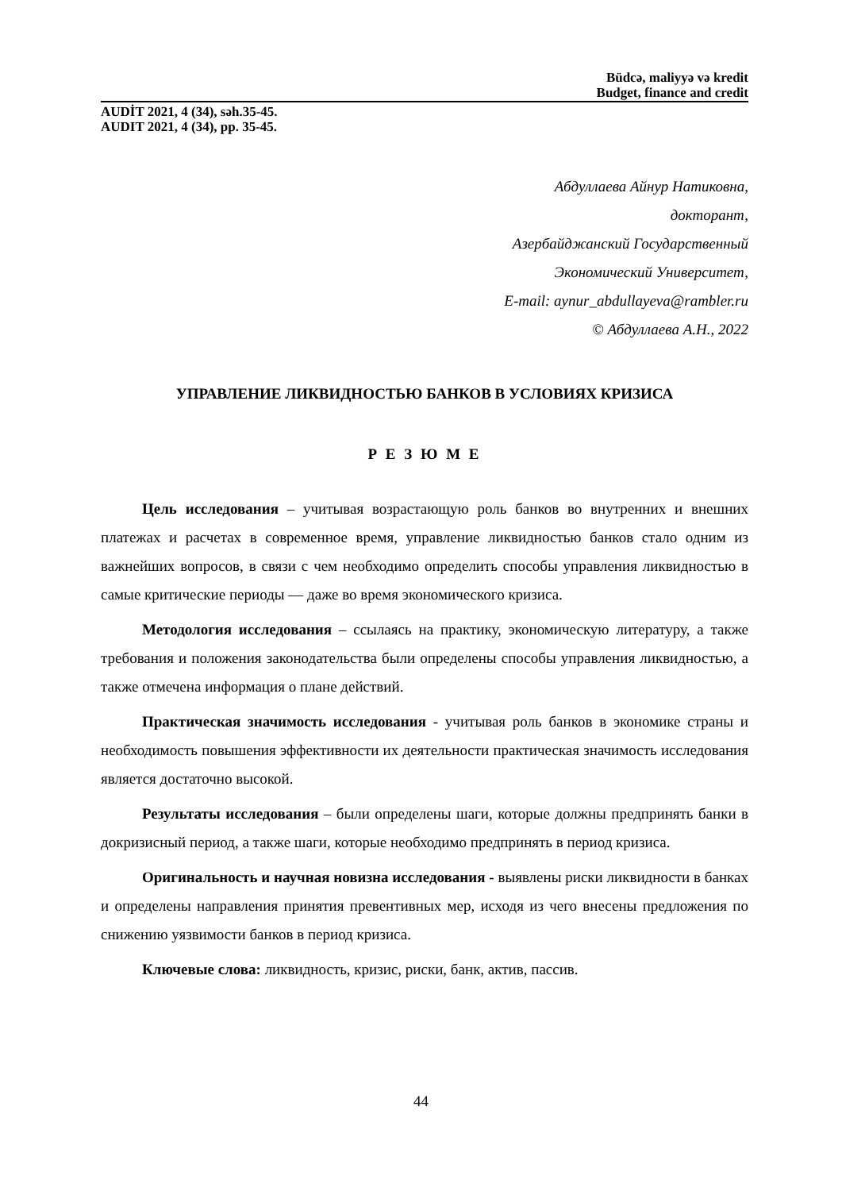Büdcə, maliyyə və kredit
Budget, finance and credit
AUDİT 2021, 4 (34), səh.35-45.
AUDIT 2021, 4 (34), pp. 35-45.
Абдуллаева Айнур Натиковна,
докторант,
Азербайджанский Государственный
Экономический Университет,
E-mail: aynur_abdullayeva@rambler.ru
© Абдуллаева А.Н., 2022
УПРАВЛЕНИЕ ЛИКВИДНОСТЬЮ БАНКОВ В УСЛОВИЯХ КРИЗИСА
Р Е З Ю М Е
Цель исследования – учитывая возрастающую роль банков во внутренних и внешних платежах и расчетах в современное время, управление ликвидностью банков стало одним из важнейших вопросов, в связи с чем необходимо определить способы управления ликвидностью в самые критические периоды — даже во время экономического кризиса.
Методология исследования – ссылаясь на практику, экономическую литературу, а также требования и положения законодательства были определены способы управления ликвидностью, а также отмечена информация о плане действий.
Практическая значимость исследования - учитывая роль банков в экономике страны и необходимость повышения эффективности их деятельности практическая значимость исследования является достаточно высокой.
Результаты исследования – были определены шаги, которые должны предпринять банки в докризисный период, а также шаги, которые необходимо предпринять в период кризиса.
Оригинальность и научная новизна исследования - выявлены риски ликвидности в банках и определены направления принятия превентивных мер, исходя из чего внесены предложения по снижению уязвимости банков в период кризиса.
Ключевые слова: ликвидность, кризис, риски, банк, актив, пассив.
44